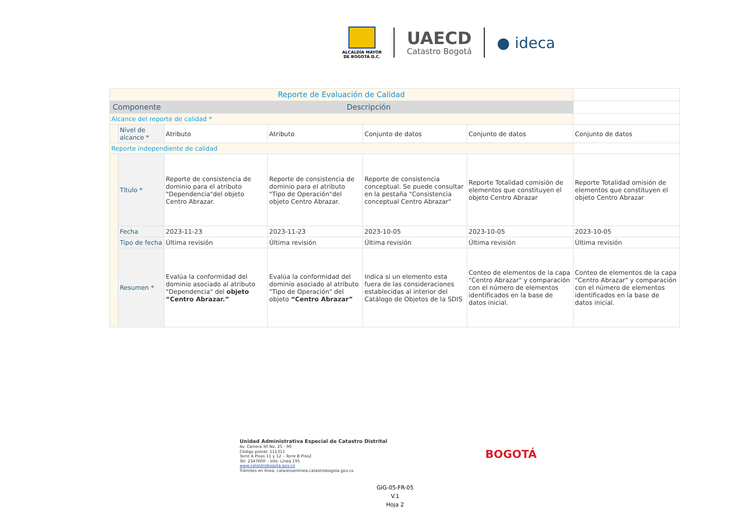ALCALDÍA MAYOR
DE BOGOTÁ D.C.
UAECD
Catastro Bogotá
● ideca
| Reporte de Evaluación de Calidad | | | | | | |
| Componente | | Descripción | | | | |
| Alcance del reporte de calidad * | | | | | | |
| | Nivel de alcance * | Atributo | Atributo | Conjunto de datos | Conjunto de datos | Conjunto de datos |
| Reporte independiente de calidad | | | | | | |
| | Título * | Reporte de consistencia de dominio para el atributo "Dependencia"del objeto Centro Abrazar. | Reporte de consistencia de dominio para el atributo "Tipo de Operación"del objeto Centro Abrazar. | Reporte de consistencia conceptual. Se puede consultar en la pestaña "Consistencia conceptual Centro Abrazar" | Reporte Totalidad comisión de elementos que constituyen el objeto Centro Abrazar | Reporte Totalidad omisión de elementos que constituyen el objeto Centro Abrazar |
| | Fecha | 2023-11-23 | 2023-11-23 | 2023-10-05 | 2023-10-05 | 2023-10-05 |
| | Tipo de fecha | Última revisión | Última revisión | Última revisión | Última revisión | Última revisión |
| | Resumen * | Evalúa la conformidad del dominio asociado al atributo "Dependencia" del objeto “Centro Abrazar.” | Evalúa la conformidad del dominio asociado al atributo "Tipo de Operación" del objeto “Centro Abrazar” | Indica si un elemento esta fuera de las consideraciones establecidas al interior del Catálogo de Objetos de la SDIS | Conteo de elementos de la capa "Centro Abrazar" y comparación con el número de elementos identificados en la base de datos inicial. | Conteo de elementos de la capa "Centro Abrazar" y comparación con el número de elementos identificados en la base de datos inicial. |
Unidad Administrativa Especial de Catastro Distrital
Av. Carrera 30 No. 25 - 90
Código postal: 111311
Torre A Pisos 11 y 12 – Torre B Piso2
Tel: 2347600 – Info: Línea 195
www.catastrobogota.gov.co
Trámites en línea: catastroenlinea.catastrobogota.gov.co
BOGOTÁ
GIG-05-FR-05
V.1
Hoja 2